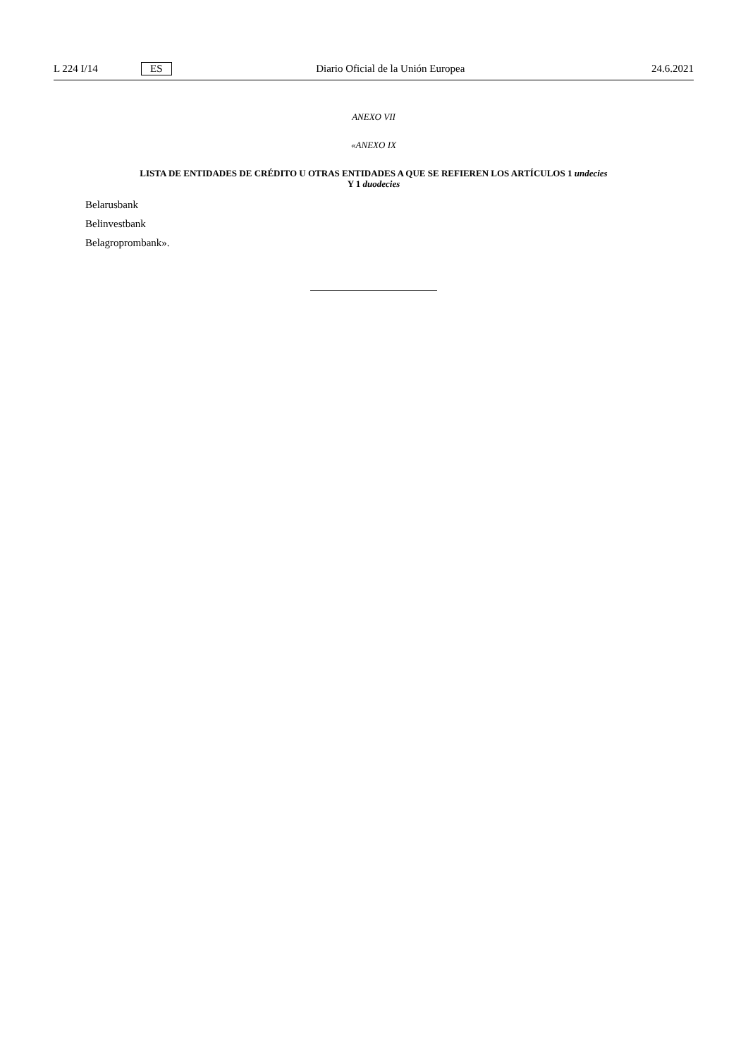L 224 I/14 ES Diario Oficial de la Unión Europea 24.6.2021
ANEXO VII
«ANEXO IX
LISTA DE ENTIDADES DE CRÉDITO U OTRAS ENTIDADES A QUE SE REFIEREN LOS ARTÍCULOS 1 undecies
Y 1 duodecies
Belarusbank
Belinvestbank
Belagroprombank».